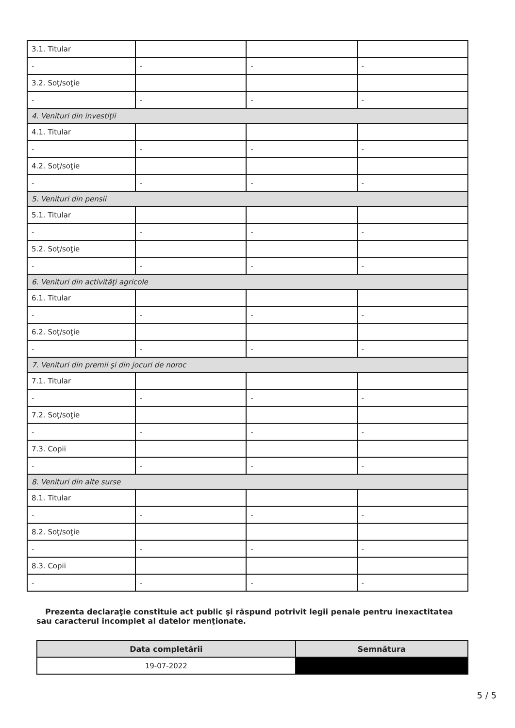| 3.1. Titular | | | |
| - | - | - | - |
| 3.2. Soţ/soţie | | | |
| - | - | - | - |
| 4. Venituri din investiţii | | | |
| 4.1. Titular | | | |
| - | - | - | - |
| 4.2. Soţ/soţie | | | |
| - | - | - | - |
| 5. Venituri din pensii | | | |
| 5.1. Titular | | | |
| - | - | - | - |
| 5.2. Soţ/soţie | | | |
| - | - | - | - |
| 6. Venituri din activităţi agricole | | | |
| 6.1. Titular | | | |
| - | - | - | - |
| 6.2. Soţ/soţie | | | |
| - | - | - | - |
| 7. Venituri din premii şi din jocuri de noroc | | | |
| 7.1. Titular | | | |
| - | - | - | - |
| 7.2. Soţ/soţie | | | |
| - | - | - | - |
| 7.3. Copii | | | |
| - | - | - | - |
| 8. Venituri din alte surse | | | |
| 8.1. Titular | | | |
| - | - | - | - |
| 8.2. Soţ/soţie | | | |
| - | - | - | - |
| 8.3. Copii | | | |
| - | - | - | - |
Prezenta declaraţie constituie act public şi răspund potrivit legii penale pentru inexactitatea sau caracterul incomplet al datelor menţionate.
| Data completării | Semnătura |
| --- | --- |
| 19-07-2022 | |
5 / 5